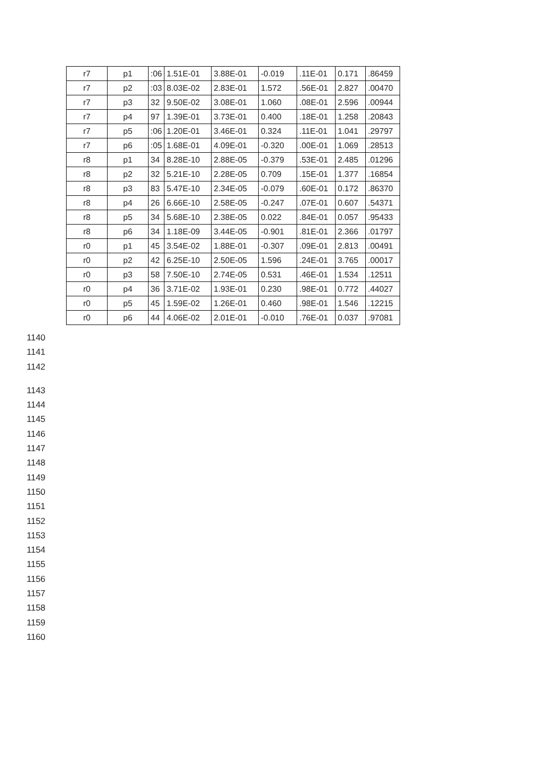| r7 | p1 | :06 | 1.51E-01 | 3.88E-01 | -0.019 | .11E-01 | 0.171 | .86459 |
| r7 | p2 | :03 | 8.03E-02 | 2.83E-01 | 1.572 | .56E-01 | 2.827 | .00470 |
| r7 | p3 | 32 | 9.50E-02 | 3.08E-01 | 1.060 | .08E-01 | 2.596 | .00944 |
| r7 | p4 | 97 | 1.39E-01 | 3.73E-01 | 0.400 | .18E-01 | 1.258 | .20843 |
| r7 | p5 | :06 | 1.20E-01 | 3.46E-01 | 0.324 | .11E-01 | 1.041 | .29797 |
| r7 | p6 | :05 | 1.68E-01 | 4.09E-01 | -0.320 | .00E-01 | 1.069 | .28513 |
| r8 | p1 | 34 | 8.28E-10 | 2.88E-05 | -0.379 | .53E-01 | 2.485 | .01296 |
| r8 | p2 | 32 | 5.21E-10 | 2.28E-05 | 0.709 | .15E-01 | 1.377 | .16854 |
| r8 | p3 | 83 | 5.47E-10 | 2.34E-05 | -0.079 | .60E-01 | 0.172 | .86370 |
| r8 | p4 | 26 | 6.66E-10 | 2.58E-05 | -0.247 | .07E-01 | 0.607 | .54371 |
| r8 | p5 | 34 | 5.68E-10 | 2.38E-05 | 0.022 | .84E-01 | 0.057 | .95433 |
| r8 | p6 | 34 | 1.18E-09 | 3.44E-05 | -0.901 | .81E-01 | 2.366 | .01797 |
| r0 | p1 | 45 | 3.54E-02 | 1.88E-01 | -0.307 | .09E-01 | 2.813 | .00491 |
| r0 | p2 | 42 | 6.25E-10 | 2.50E-05 | 1.596 | .24E-01 | 3.765 | .00017 |
| r0 | p3 | 58 | 7.50E-10 | 2.74E-05 | 0.531 | .46E-01 | 1.534 | .12511 |
| r0 | p4 | 36 | 3.71E-02 | 1.93E-01 | 0.230 | .98E-01 | 0.772 | .44027 |
| r0 | p5 | 45 | 1.59E-02 | 1.26E-01 | 0.460 | .98E-01 | 1.546 | .12215 |
| r0 | p6 | 44 | 4.06E-02 | 2.01E-01 | -0.010 | .76E-01 | 0.037 | .97081 |
1140
1141
1142
1143
1144
1145
1146
1147
1148
1149
1150
1151
1152
1153
1154
1155
1156
1157
1158
1159
1160